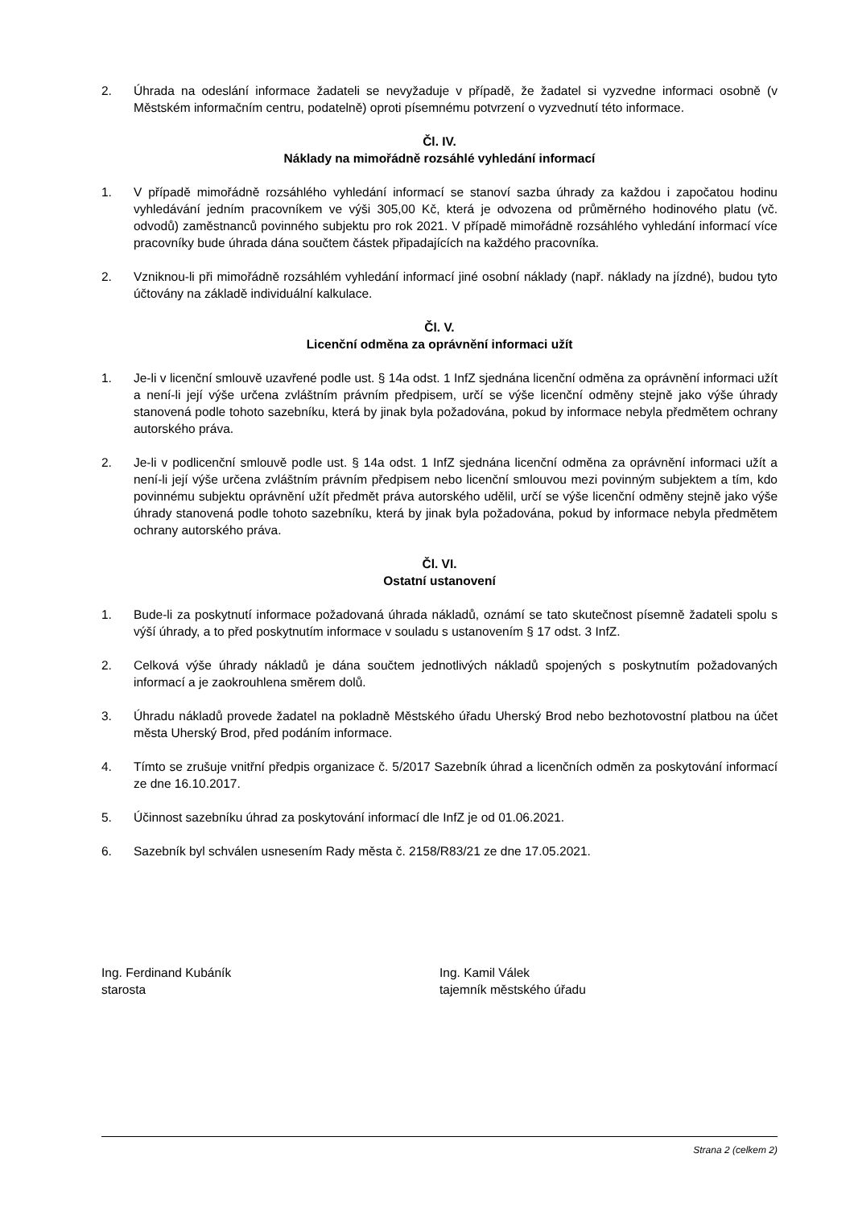2. Úhrada na odeslání informace žadateli se nevyžaduje v případě, že žadatel si vyzvedne informaci osobně (v Městském informačním centru, podatelně) oproti písemnému potvrzení o vyzvednutí této informace.
Čl. IV.
Náklady na mimořádně rozsáhlé vyhledání informací
1. V případě mimořádně rozsáhlého vyhledání informací se stanoví sazba úhrady za každou i započatou hodinu vyhledávání jedním pracovníkem ve výši 305,00 Kč, která je odvozena od průměrného hodinového platu (vč. odvodů) zaměstnanců povinného subjektu pro rok 2021. V případě mimořádně rozsáhlého vyhledání informací více pracovníky bude úhrada dána součtem částek připadajících na každého pracovníka.
2. Vzniknou-li při mimořádně rozsáhlém vyhledání informací jiné osobní náklady (např. náklady na jízdné), budou tyto účtovány na základě individuální kalkulace.
Čl. V.
Licenční odměna za oprávnění informaci užít
1. Je-li v licenční smlouvě uzavřené podle ust. § 14a odst. 1 InfZ sjednána licenční odměna za oprávnění informaci užít a není-li její výše určena zvláštním právním předpisem, určí se výše licenční odměny stejně jako výše úhrady stanovená podle tohoto sazebníku, která by jinak byla požadována, pokud by informace nebyla předmětem ochrany autorského práva.
2. Je-li v podlicenční smlouvě podle ust. § 14a odst. 1 InfZ sjednána licenční odměna za oprávnění informaci užít a není-li její výše určena zvláštním právním předpisem nebo licenční smlouvou mezi povinným subjektem a tím, kdo povinnému subjektu oprávnění užít předmět práva autorského udělil, určí se výše licenční odměny stejně jako výše úhrady stanovená podle tohoto sazebníku, která by jinak byla požadována, pokud by informace nebyla předmětem ochrany autorského práva.
Čl. VI.
Ostatní ustanovení
1. Bude-li za poskytnutí informace požadovaná úhrada nákladů, oznámí se tato skutečnost písemně žadateli spolu s výší úhrady, a to před poskytnutím informace v souladu s ustanovením § 17 odst. 3 InfZ.
2. Celková výše úhrady nákladů je dána součtem jednotlivých nákladů spojených s poskytnutím požadovaných informací a je zaokrouhlena směrem dolů.
3. Úhradu nákladů provede žadatel na pokladně Městského úřadu Uherský Brod nebo bezhotovostní platbou na účet města Uherský Brod, před podáním informace.
4. Tímto se zrušuje vnitřní předpis organizace č. 5/2017 Sazebník úhrad a licenčních odměn za poskytování informací ze dne 16.10.2017.
5. Účinnost sazebníku úhrad za poskytování informací dle InfZ je od 01.06.2021.
6. Sazebník byl schválen usnesením Rady města č. 2158/R83/21 ze dne 17.05.2021.
Ing. Ferdinand Kubáník
starosta
Ing. Kamil Válek
tajemník městského úřadu
Strana 2 (celkem 2)